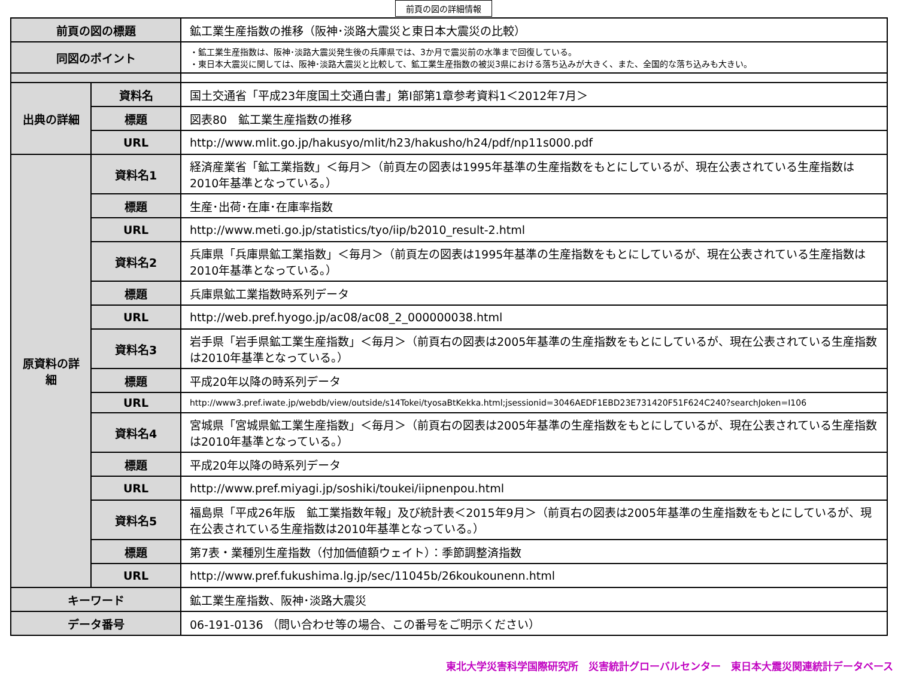前頁の図の詳細情報
| 前頁の図の標題 | | 鉱工業生産指数の推移（阪神･淡路大震災と東日本大震災の比較） |
| 同図のポイント | | ・鉱工業生産指数は、阪神･淡路大震災発生後の兵庫県では、3か月で震災前の水準まで回復している。 ・東日本大震災に関しては、阪神･淡路大震災と比較して、鉱工業生産指数の被災3県における落ち込みが大きく、また、全国的な落ち込みも大きい。 |
| 出典の詳細 | 資料名 | 国土交通省「平成23年度国土交通白書」第Ⅰ部第1章参考資料1＜2012年7月＞ |
| | 標題 | 図表80 鉱工業生産指数の推移 |
| | URL | http://www.mlit.go.jp/hakusyo/mlit/h23/hakusho/h24/pdf/np11s000.pdf |
| 原資料の詳細 | 資料名1 | 経済産業省「鉱工業指数」＜毎月＞（前頁左の図表は1995年基準の生産指数をもとにしているが、現在公表されている生産指数は2010年基準となっている。） |
| | 標題 | 生産･出荷･在庫･在庫率指数 |
| | URL | http://www.meti.go.jp/statistics/tyo/iip/b2010_result-2.html |
| | 資料名2 | 兵庫県「兵庫県鉱工業指数」＜毎月＞（前頁左の図表は1995年基準の生産指数をもとにしているが、現在公表されている生産指数は2010年基準となっている。） |
| | 標題 | 兵庫県鉱工業指数時系列データ |
| | URL | http://web.pref.hyogo.jp/ac08/ac08_2_000000038.html |
| | 資料名3 | 岩手県「岩手県鉱工業生産指数」＜毎月＞（前頁右の図表は2005年基準の生産指数をもとにしているが、現在公表されている生産指数は2010年基準となっている。） |
| | 標題 | 平成20年以降の時系列データ |
| | URL | http://www3.pref.iwate.jp/webdb/view/outside/s14Tokei/tyosaBtKekka.html;jsessionid=3046AEDF1EBD23E731420F51F624C240?searchJoken=I106 |
| | 資料名4 | 宮城県「宮城県鉱工業生産指数」＜毎月＞（前頁右の図表は2005年基準の生産指数をもとにしているが、現在公表されている生産指数は2010年基準となっている。） |
| | 標題 | 平成20年以降の時系列データ |
| | URL | http://www.pref.miyagi.jp/soshiki/toukei/iipnenpou.html |
| | 資料名5 | 福島県「平成26年版 鉱工業指数年報」及び統計表＜2015年9月＞（前頁右の図表は2005年基準の生産指数をもとにしているが、現在公表されている生産指数は2010年基準となっている。） |
| | 標題 | 第7表・業種別生産指数（付加価値額ウェイト）：季節調整済指数 |
| | URL | http://www.pref.fukushima.lg.jp/sec/11045b/26koukounenn.html |
| キーワード | | 鉱工業生産指数、阪神･淡路大震災 |
| データ番号 | | 06-191-0136 （問い合わせ等の場合、この番号をご明示ください） |
東北大学災害科学国際研究所　災害統計グローバルセンター　東日本大震災関連統計データベース